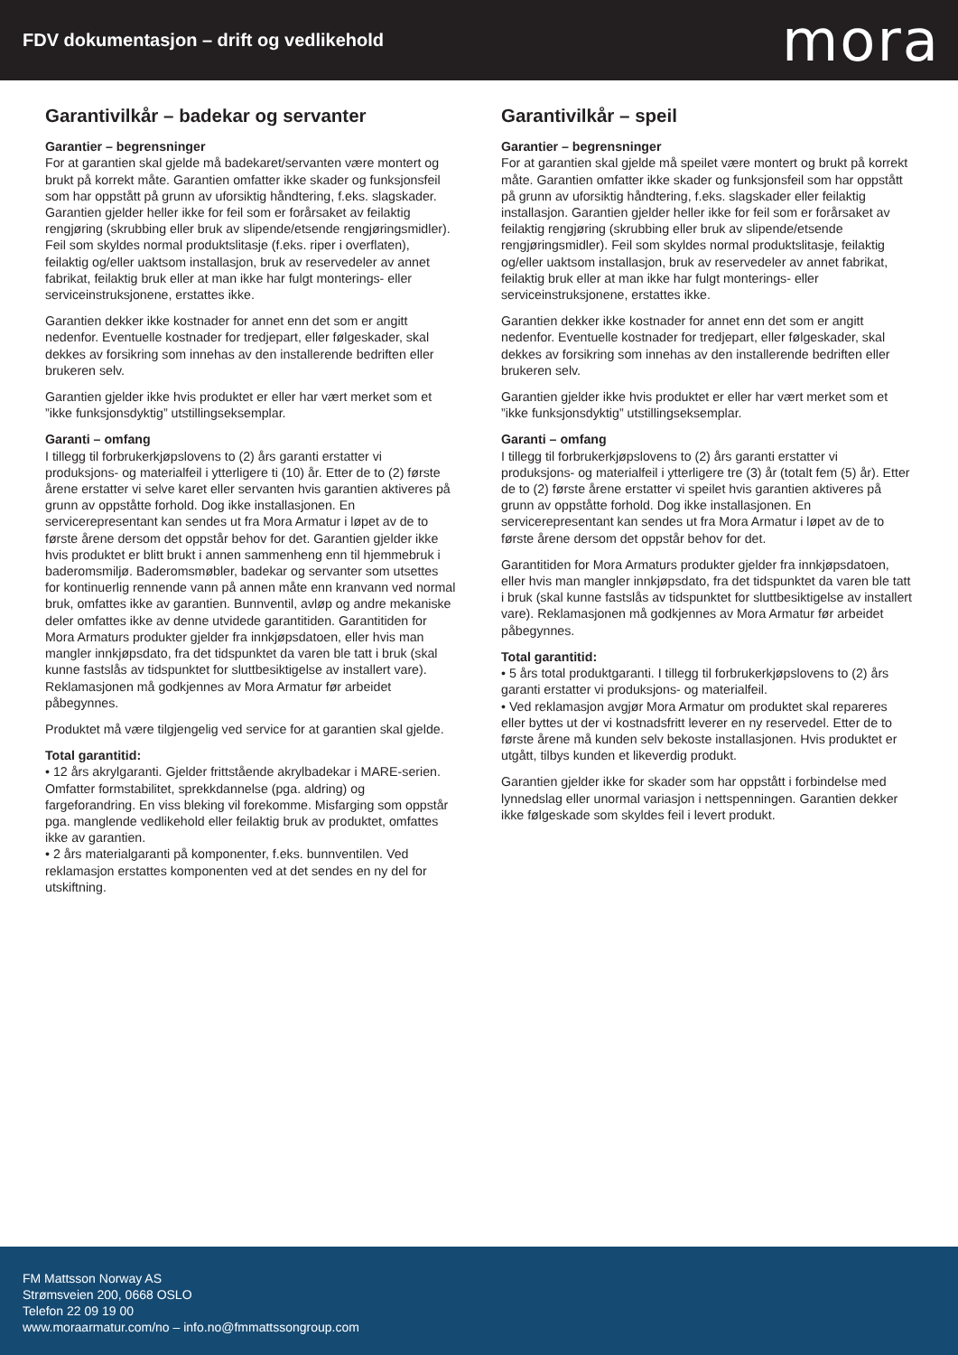FDV dokumentasjon – drift og vedlikehold
mora
Garantivilkår – badekar og servanter
Garantier – begrensninger
For at garantien skal gjelde må badekaret/servanten være montert og brukt på korrekt måte. Garantien omfatter ikke skader og funksjonsfeil som har oppstått på grunn av uforsiktig håndtering, f.eks. slagskader. Garantien gjelder heller ikke for feil som er forårsaket av feilaktig rengjøring (skrubbing eller bruk av slipende/etsende rengjøringsmidler). Feil som skyldes normal produktslitasje (f.eks. riper i overflaten), feilaktig og/eller uaktsom installasjon, bruk av reservedeler av annet fabrikat, feilaktig bruk eller at man ikke har fulgt monterings- eller serviceinstruksjonene, erstattes ikke.
Garantien dekker ikke kostnader for annet enn det som er angitt nedenfor. Eventuelle kostnader for tredjepart, eller følgeskader, skal dekkes av forsikring som innehas av den installerende bedriften eller brukeren selv.
Garantien gjelder ikke hvis produktet er eller har vært merket som et ”ikke funksjonsdyktig” utstillingseksemplar.
Garanti – omfang
I tillegg til forbrukerkjøpslovens to (2) års garanti erstatter vi produksjons- og materialfeil i ytterligere ti (10) år. Etter de to (2) første årene erstatter vi selve karet eller servanten hvis garantien aktiveres på grunn av oppståtte forhold. Dog ikke installasjonen. En servicerepresentant kan sendes ut fra Mora Armatur i løpet av de to første årene dersom det oppstår behov for det. Garantien gjelder ikke hvis produktet er blitt brukt i annen sammenheng enn til hjemmebruk i baderomsmiljø. Baderomsmøbler, badekar og servanter som utsettes for kontinuerlig rennende vann på annen måte enn kranvann ved normal bruk, omfattes ikke av garantien. Bunnventil, avløp og andre mekaniske deler omfattes ikke av denne utvidede garantitiden. Garantitiden for Mora Armaturs produkter gjelder fra innkjøpsdatoen, eller hvis man mangler innkjøpsdato, fra det tidspunktet da varen ble tatt i bruk (skal kunne fastslås av tidspunktet for sluttbesiktigelse av installert vare). Reklamasjonen må godkjennes av Mora Armatur før arbeidet påbegynnes.
Produktet må være tilgjengelig ved service for at garantien skal gjelde.
Total garantitid:
• 12 års akrylgaranti. Gjelder frittstående akrylbadekar i MARE-serien. Omfatter formstabilitet, sprekkdannelse (pga. aldring) og fargeforandring. En viss bleking vil forekomme. Misfarging som oppstår pga. manglende vedlikehold eller feilaktig bruk av produktet, omfattes ikke av garantien.
• 2 års materialgaranti på komponenter, f.eks. bunnventilen. Ved reklamasjon erstattes komponenten ved at det sendes en ny del for utskiftning.
Garantivilkår – speil
Garantier – begrensninger
For at garantien skal gjelde må speilet være montert og brukt på korrekt måte. Garantien omfatter ikke skader og funksjonsfeil som har oppstått på grunn av uforsiktig håndtering, f.eks. slagskader eller feilaktig installasjon. Garantien gjelder heller ikke for feil som er forårsaket av feilaktig rengjøring (skrubbing eller bruk av slipende/etsende rengjøringsmidler). Feil som skyldes normal produktslitasje, feilaktig og/eller uaktsom installasjon, bruk av reservedeler av annet fabrikat, feilaktig bruk eller at man ikke har fulgt monterings- eller serviceinstruksjonene, erstattes ikke.
Garantien dekker ikke kostnader for annet enn det som er angitt nedenfor. Eventuelle kostnader for tredjepart, eller følgeskader, skal dekkes av forsikring som innehas av den installerende bedriften eller brukeren selv.
Garantien gjelder ikke hvis produktet er eller har vært merket som et ”ikke funksjonsdyktig” utstillingseksemplar.
Garanti – omfang
I tillegg til forbrukerkjøpslovens to (2) års garanti erstatter vi produksjons- og materialfeil i ytterligere tre (3) år (totalt fem (5) år). Etter de to (2) første årene erstatter vi speilet hvis garantien aktiveres på grunn av oppståtte forhold. Dog ikke installasjonen. En servicerepresentant kan sendes ut fra Mora Armatur i løpet av de to første årene dersom det oppstår behov for det.
Garantitiden for Mora Armaturs produkter gjelder fra innkjøpsdatoen, eller hvis man mangler innkjøpsdato, fra det tidspunktet da varen ble tatt i bruk (skal kunne fastslås av tidspunktet for sluttbesiktigelse av installert vare). Reklamasjonen må godkjennes av Mora Armatur før arbeidet påbegynnes.
Total garantitid:
• 5 års total produktgaranti. I tillegg til forbrukerkjøpslovens to (2) års garanti erstatter vi produksjons- og materialfeil.
• Ved reklamasjon avgjør Mora Armatur om produktet skal repareres eller byttes ut der vi kostnadsfritt leverer en ny reservedel. Etter de to første årene må kunden selv bekoste installasjonen. Hvis produktet er utgått, tilbys kunden et likeverdig produkt.
Garantien gjelder ikke for skader som har oppstått i forbindelse med lynnedslag eller unormal variasjon i nettspenningen. Garantien dekker ikke følgeskade som skyldes feil i levert produkt.
FM Mattsson Norway AS
Strømsveien 200, 0668 OSLO
Telefon 22 09 19 00
www.moraarmatur.com/no – info.no@fmmattssongroup.com